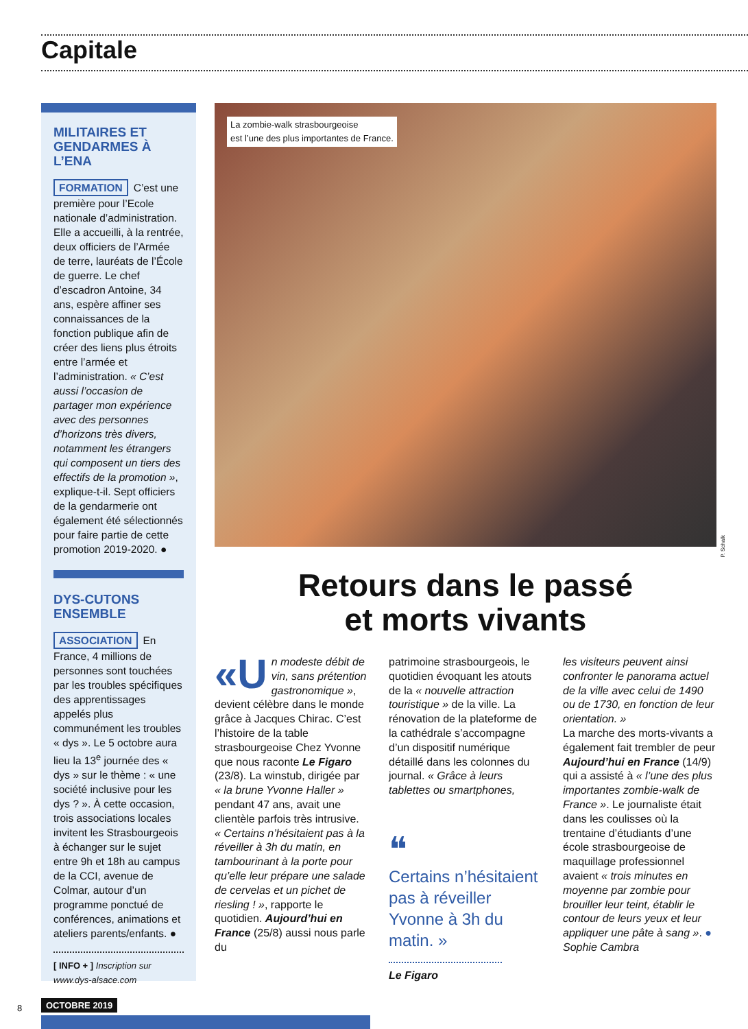Capitale
MILITAIRES ET GENDARMES À L’ENA
FORMATION C’est une première pour l’Ecole nationale d’administration. Elle a accueilli, à la rentrée, deux officiers de l’Armée de terre, lauréats de l’École de guerre. Le chef d’escadron Antoine, 34 ans, espère affiner ses connaissances de la fonction publique afin de créer des liens plus étroits entre l’armée et l’administration. « C’est aussi l’occasion de partager mon expérience avec des personnes d’horizons très divers, notamment les étrangers qui composent un tiers des effectifs de la promotion », explique-t-il. Sept officiers de la gendarmerie ont également été sélectionnés pour faire partie de cette promotion 2019-2020. ●
DYS-CUTONS ENSEMBLE
ASSOCIATION En France, 4 millions de personnes sont touchées par les troubles spécifiques des apprentissages appelés plus communément les troubles « dys ». Le 5 octobre aura lieu la 13<sup>e</sup> journée des « dys » sur le thème : « une société inclusive pour les dys ? ». À cette occasion, trois associations locales invitent les Strasbourgeois à échanger sur le sujet entre 9h et 18h au campus de la CCI, avenue de Colmar, autour d’un programme ponctué de conférences, animations et ateliers parents/enfants. ●
[ INFO + ] Inscription sur www.dys-alsace.com
La zombie-walk strasbourgeoise
est l’une des plus importantes de France.
P. Schalk
Retours dans le passé
et morts vivants
«U n modeste débit de vin, sans prétention gastronomique », devient célèbre dans le monde grâce à Jacques Chirac. C’est l’histoire de la table strasbourgeoise Chez Yvonne que nous raconte Le Figaro (23/8). La winstub, dirigée par « la brune Yvonne Haller » pendant 47 ans, avait une clientèle parfois très intrusive. « Certains n’hésitaient pas à la réveiller à 3h du matin, en tambourinant à la porte pour qu’elle leur prépare une salade de cervelas et un pichet de riesling ! », rapporte le quotidien. Aujourd’hui en France (25/8) aussi nous parle du
patrimoine strasbourgeois, le quotidien évoquant les atouts de la « nouvelle attraction touristique » de la ville. La rénovation de la plateforme de la cathédrale s’accompagne d’un dispositif numérique détaillé dans les colonnes du journal. « Grâce à leurs tablettes ou smartphones,
❝
Certains n’hésitaient pas à réveiller Yvonne à 3h du matin. »
Le Figaro
les visiteurs peuvent ainsi confronter le panorama actuel de la ville avec celui de 1490 ou de 1730, en fonction de leur orientation. »
La marche des morts-vivants a également fait trembler de peur Aujourd’hui en France (14/9) qui a assisté à « l’une des plus importantes zombie-walk de France ». Le journaliste était dans les coulisses où la trentaine d’étudiants d’une école strasbourgeoise de maquillage professionnel avaient « trois minutes en moyenne par zombie pour brouiller leur teint, établir le contour de leurs yeux et leur appliquer une pâte à sang ». ● Sophie Cambra
8 OCTOBRE 2019